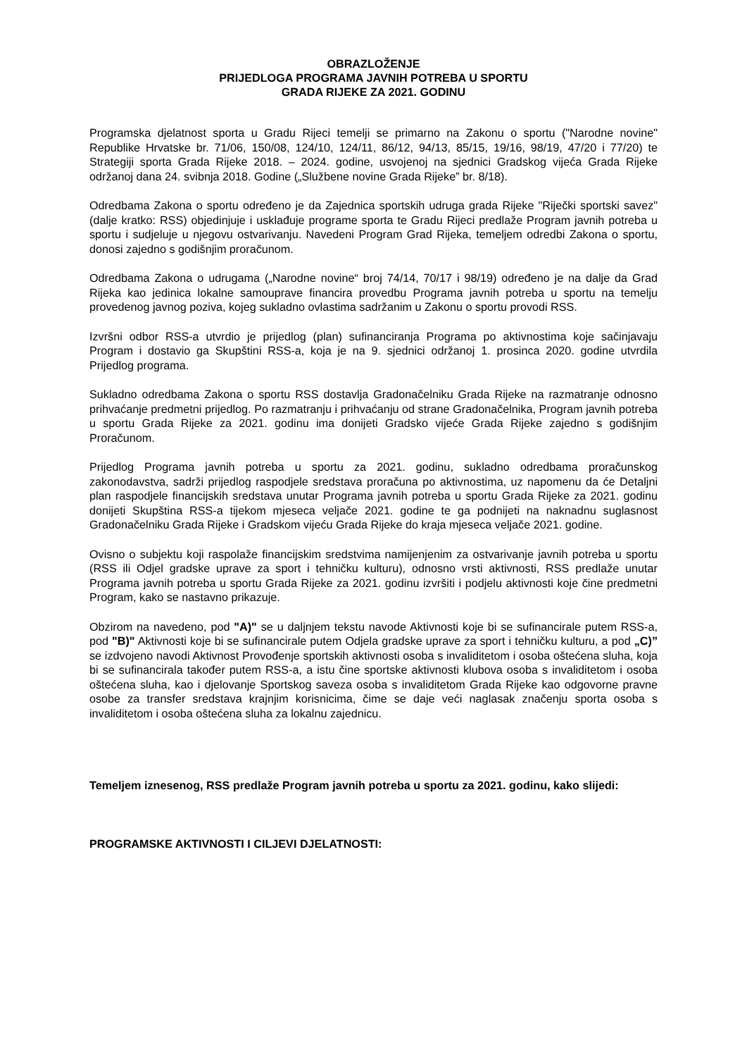OBRAZLOŽENJE
PRIJEDLOGA PROGRAMA JAVNIH POTREBA U SPORTU
GRADA RIJEKE ZA 2021. GODINU
Programska djelatnost sporta u Gradu Rijeci temelji se primarno na Zakonu o sportu ("Narodne novine" Republike Hrvatske br. 71/06, 150/08, 124/10, 124/11, 86/12, 94/13, 85/15, 19/16, 98/19, 47/20 i 77/20) te Strategiji sporta Grada Rijeke 2018. – 2024. godine, usvojenoj na sjednici Gradskog vijeća Grada Rijeke održanoj dana 24. svibnja 2018. Godine („Službene novine Grada Rijeke” br. 8/18).
Odredbama Zakona o sportu određeno je da Zajednica sportskih udruga grada Rijeke "Riječki sportski savez" (dalje kratko: RSS) objedinjuje i usklađuje programe sporta te Gradu Rijeci predlaže Program javnih potreba u sportu i sudjeluje u njegovu ostvarivanju. Navedeni Program Grad Rijeka, temeljem odredbi Zakona o sportu, donosi zajedno s godišnjim proračunom.
Odredbama Zakona o udrugama („Narodne novine“ broj 74/14, 70/17 i 98/19) određeno je na dalje da Grad Rijeka kao jedinica lokalne samouprave financira provedbu Programa javnih potreba u sportu na temelju provedenog javnog poziva, kojeg sukladno ovlastima sadržanim u Zakonu o sportu provodi RSS.
Izvršni odbor RSS-a utvrdio je prijedlog (plan) sufinanciranja Programa po aktivnostima koje sačinjavaju Program i dostavio ga Skupštini RSS-a, koja je na 9. sjednici održanoj 1. prosinca 2020. godine utvrdila Prijedlog programa.
Sukladno odredbama Zakona o sportu RSS dostavlja Gradonačelniku Grada Rijeke na razmatranje odnosno prihvaćanje predmetni prijedlog. Po razmatranju i prihvaćanju od strane Gradonačelnika, Program javnih potreba u sportu Grada Rijeke za 2021. godinu ima donijeti Gradsko vijeće Grada Rijeke zajedno s godišnjim Proračunom.
Prijedlog Programa javnih potreba u sportu za 2021. godinu, sukladno odredbama proračunskog zakonodavstva, sadrži prijedlog raspodjele sredstava proračuna po aktivnostima, uz napomenu da će Detaljni plan raspodjele financijskih sredstava unutar Programa javnih potreba u sportu Grada Rijeke za 2021. godinu donijeti Skupština RSS-a tijekom mjeseca veljače 2021. godine te ga podnijeti na naknadnu suglasnost Gradonačelniku Grada Rijeke i Gradskom vijeću Grada Rijeke do kraja mjeseca veljače 2021. godine.
Ovisno o subjektu koji raspolaže financijskim sredstvima namijenjenim za ostvarivanje javnih potreba u sportu (RSS ili Odjel gradske uprave za sport i tehničku kulturu), odnosno vrsti aktivnosti, RSS predlaže unutar Programa javnih potreba u sportu Grada Rijeke za 2021. godinu izvršiti i podjelu aktivnosti koje čine predmetni Program, kako se nastavno prikazuje.
Obzirom na navedeno, pod "A)" se u daljnjem tekstu navode Aktivnosti koje bi se sufinancirale putem RSS-a, pod "B)" Aktivnosti koje bi se sufinancirale putem Odjela gradske uprave za sport i tehničku kulturu, a pod „C)” se izdvojeno navodi Aktivnost Provođenje sportskih aktivnosti osoba s invaliditetom i osoba oštećena sluha, koja bi se sufinancirala također putem RSS-a, a istu čine sportske aktivnosti klubova osoba s invaliditetom i osoba oštećena sluha, kao i djelovanje Sportskog saveza osoba s invaliditetom Grada Rijeke kao odgovorne pravne osobe za transfer sredstava krajnjim korisnicima, čime se daje veći naglasak značenju sporta osoba s invaliditetom i osoba oštećena sluha za lokalnu zajednicu.
Temeljem iznesenog, RSS predlaže Program javnih potreba u sportu za 2021. godinu, kako slijedi:
PROGRAMSKE AKTIVNOSTI I CILJEVI DJELATNOSTI: